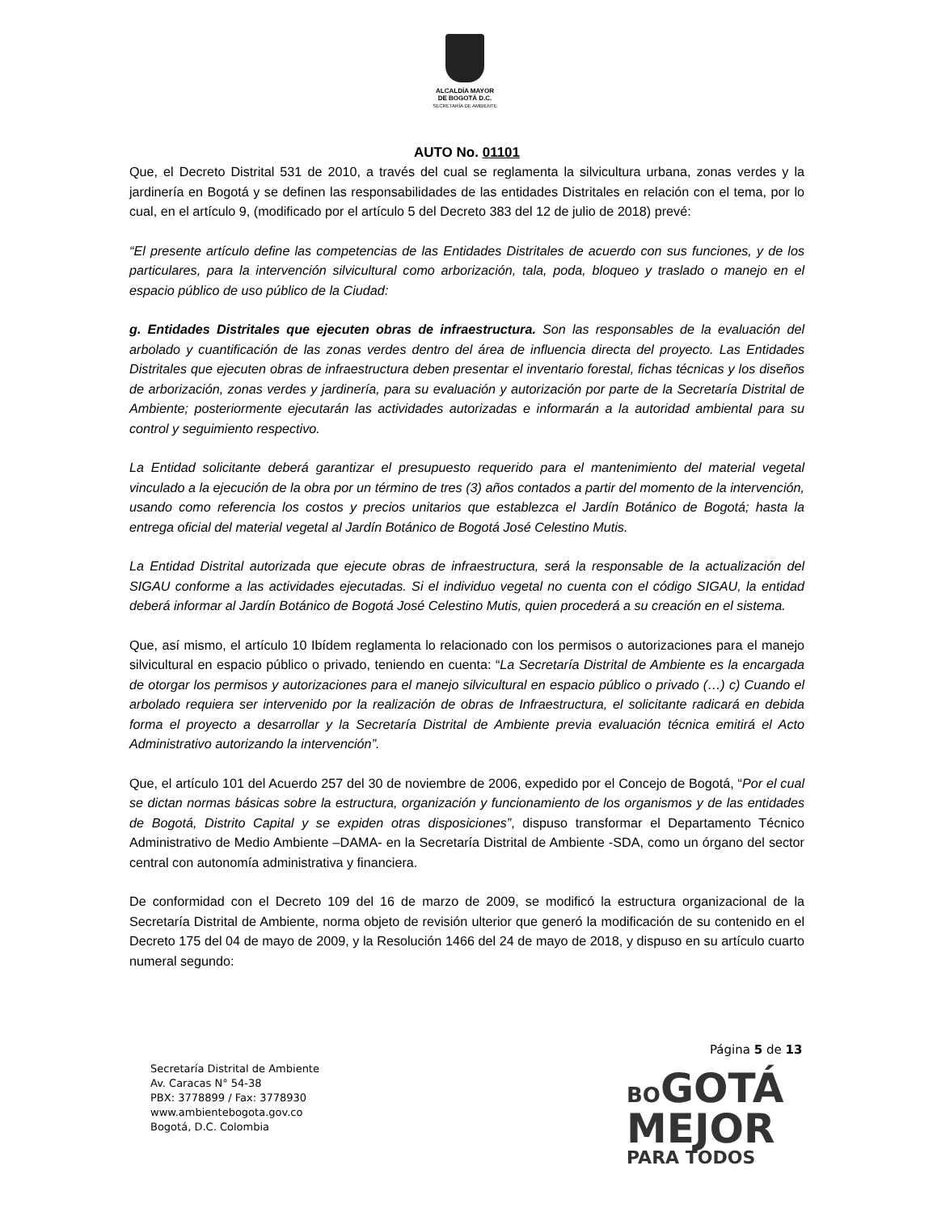ALCALDÍA MAYOR
DE BOGOTÁ D.C.
SECRETARÍA DE AMBIENTE
AUTO No. 01101
Que, el Decreto Distrital 531 de 2010, a través del cual se reglamenta la silvicultura urbana, zonas verdes y la jardinería en Bogotá y se definen las responsabilidades de las entidades Distritales en relación con el tema, por lo cual, en el artículo 9, (modificado por el artículo 5 del Decreto 383 del 12 de julio de 2018) prevé:
“El presente artículo define las competencias de las Entidades Distritales de acuerdo con sus funciones, y de los particulares, para la intervención silvicultural como arborización, tala, poda, bloqueo y traslado o manejo en el espacio público de uso público de la Ciudad:
g. Entidades Distritales que ejecuten obras de infraestructura. Son las responsables de la evaluación del arbolado y cuantificación de las zonas verdes dentro del área de influencia directa del proyecto. Las Entidades Distritales que ejecuten obras de infraestructura deben presentar el inventario forestal, fichas técnicas y los diseños de arborización, zonas verdes y jardinería, para su evaluación y autorización por parte de la Secretaría Distrital de Ambiente; posteriormente ejecutarán las actividades autorizadas e informarán a la autoridad ambiental para su control y seguimiento respectivo.
La Entidad solicitante deberá garantizar el presupuesto requerido para el mantenimiento del material vegetal vinculado a la ejecución de la obra por un término de tres (3) años contados a partir del momento de la intervención, usando como referencia los costos y precios unitarios que establezca el Jardín Botánico de Bogotá; hasta la entrega oficial del material vegetal al Jardín Botánico de Bogotá José Celestino Mutis.
La Entidad Distrital autorizada que ejecute obras de infraestructura, será la responsable de la actualización del SIGAU conforme a las actividades ejecutadas. Si el individuo vegetal no cuenta con el código SIGAU, la entidad deberá informar al Jardín Botánico de Bogotá José Celestino Mutis, quien procederá a su creación en el sistema.
Que, así mismo, el artículo 10 Ibídem reglamenta lo relacionado con los permisos o autorizaciones para el manejo silvicultural en espacio público o privado, teniendo en cuenta: “La Secretaría Distrital de Ambiente es la encargada de otorgar los permisos y autorizaciones para el manejo silvicultural en espacio público o privado (…) c) Cuando el arbolado requiera ser intervenido por la realización de obras de Infraestructura, el solicitante radicará en debida forma el proyecto a desarrollar y la Secretaría Distrital de Ambiente previa evaluación técnica emitirá el Acto Administrativo autorizando la intervención”.
Que, el artículo 101 del Acuerdo 257 del 30 de noviembre de 2006, expedido por el Concejo de Bogotá, “Por el cual se dictan normas básicas sobre la estructura, organización y funcionamiento de los organismos y de las entidades de Bogotá, Distrito Capital y se expiden otras disposiciones”, dispuso transformar el Departamento Técnico Administrativo de Medio Ambiente –DAMA- en la Secretaría Distrital de Ambiente -SDA, como un órgano del sector central con autonomía administrativa y financiera.
De conformidad con el Decreto 109 del 16 de marzo de 2009, se modificó la estructura organizacional de la Secretaría Distrital de Ambiente, norma objeto de revisión ulterior que generó la modificación de su contenido en el Decreto 175 del 04 de mayo de 2009, y la Resolución 1466 del 24 de mayo de 2018, y dispuso en su artículo cuarto numeral segundo:
Página 5 de 13
Secretaría Distrital de Ambiente
Av. Caracas N° 54-38
PBX: 3778899 / Fax: 3778930
www.ambientebogota.gov.co
Bogotá, D.C. Colombia
BO GOTÁ
MEJOR
PARA TODOS